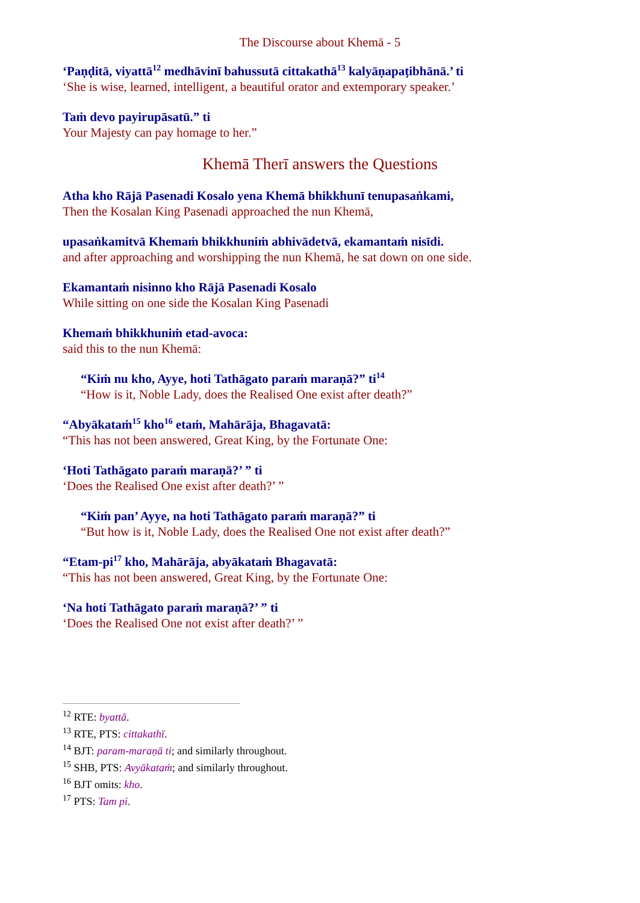The Discourse about Khemā - 5
‘Paṇḍitā, viyattā<sup>12</sup> medhāvinī bahussutā cittakathā<sup>13</sup> kalyāṇapaṭibhānā.’ ti
‘She is wise, learned, intelligent, a beautiful orator and extemporary speaker.’
Taṁ devo payirupāsatū.” ti
Your Majesty can pay homage to her.”
Khemā Therī answers the Questions
Atha kho Rājā Pasenadi Kosalo yena Khemā bhikkhunī tenupasaṅkami,
Then the Kosalan King Pasenadi approached the nun Khemā,
upasaṅkamitvā Khemaṁ bhikkhuniṁ abhivādetvā, ekamantaṁ nisīdi.
and after approaching and worshipping the nun Khemā, he sat down on one side.
Ekamantaṁ nisinno kho Rājā Pasenadi Kosalo
While sitting on one side the Kosalan King Pasenadi
Khemaṁ bhikkhuniṁ etad-avoca:
said this to the nun Khemā:
“Kiṁ nu kho, Ayye, hoti Tathāgato paraṁ maraṇā?” ti<sup>14</sup>
“How is it, Noble Lady, does the Realised One exist after death?”
“Abyākataṁ<sup>15</sup> kho<sup>16</sup> etaṁ, Mahārāja, Bhagavatā:
“This has not been answered, Great King, by the Fortunate One:
‘Hoti Tathāgato paraṁ maraṇā?’ ” ti
‘Does the Realised One exist after death?’ ”
“Kiṁ pan’ Ayye, na hoti Tathāgato paraṁ maraṇā?” ti
“But how is it, Noble Lady, does the Realised One not exist after death?”
“Etam-pi<sup>17</sup> kho, Mahārāja, abyākataṁ Bhagavatā:
“This has not been answered, Great King, by the Fortunate One:
‘Na hoti Tathāgato paraṁ maraṇā?’ ” ti
‘Does the Realised One not exist after death?’ ”
<sup>12</sup> RTE: byattā.
<sup>13</sup> RTE, PTS: cittakathī.
<sup>14</sup> BJT: param-maraṇā ti; and similarly throughout.
<sup>15</sup> SHB, PTS: Avyākataṁ; and similarly throughout.
<sup>16</sup> BJT omits: kho.
<sup>17</sup> PTS: Tam pi.